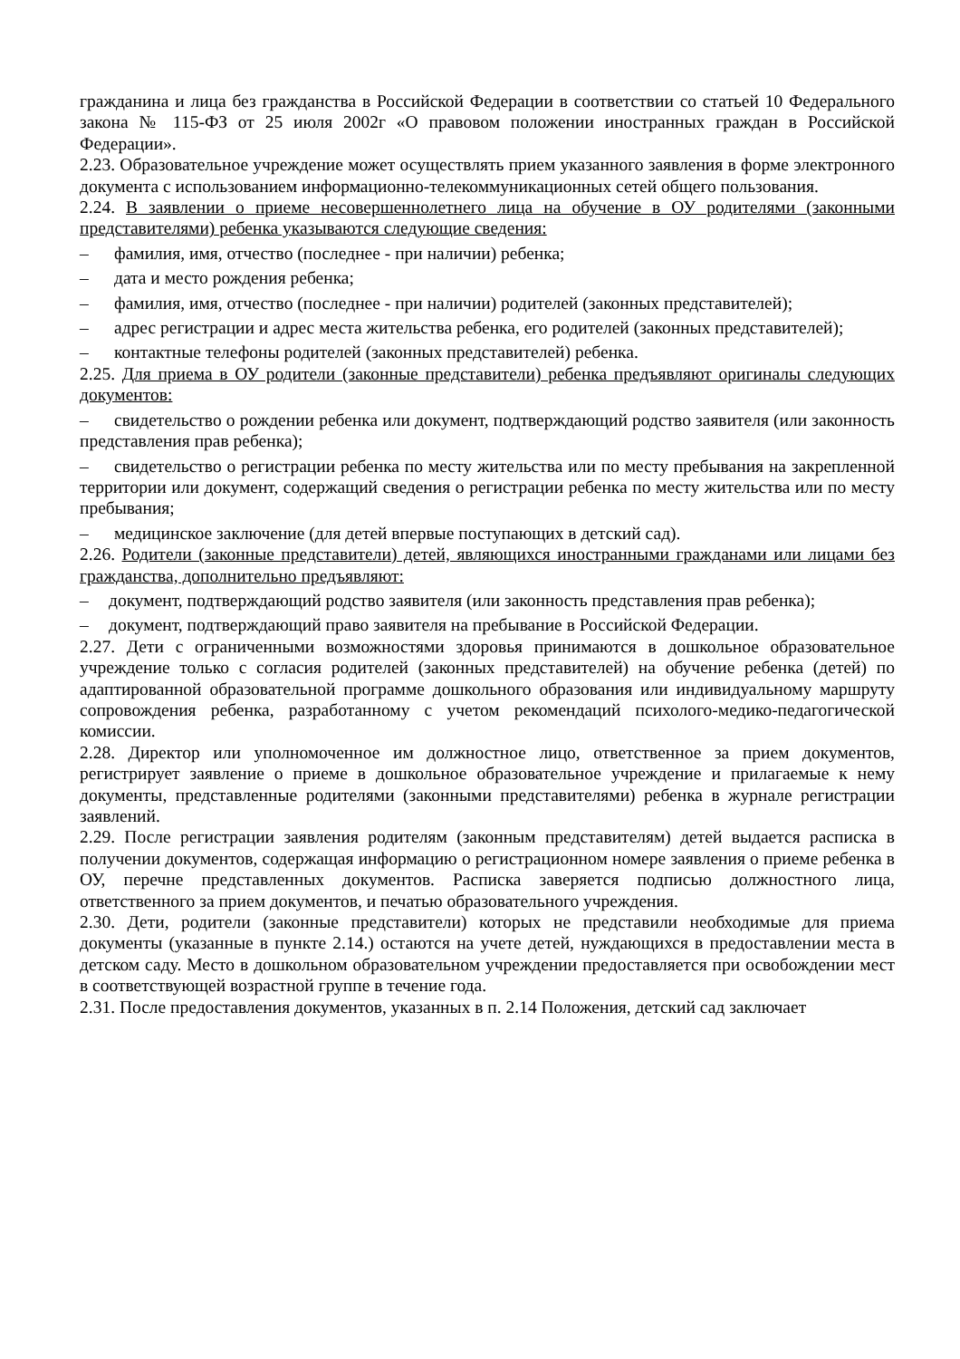гражданина и лица без гражданства в Российской Федерации в соответствии со статьей 10 Федерального закона № 115-ФЗ от 25 июля 2002г «О правовом положении иностранных граждан в Российской Федерации».
2.23. Образовательное учреждение может осуществлять прием указанного заявления в форме электронного документа с использованием информационно-телекоммуникационных сетей общего пользования.
2.24. В заявлении о приеме несовершеннолетнего лица на обучение в ОУ родителями (законными представителями) ребенка указываются следующие сведения:
– фамилия, имя, отчество (последнее - при наличии) ребенка;
– дата и место рождения ребенка;
– фамилия, имя, отчество (последнее - при наличии) родителей (законных представителей);
– адрес регистрации и адрес места жительства ребенка, его родителей (законных представителей);
– контактные телефоны родителей (законных представителей) ребенка.
2.25. Для приема в ОУ родители (законные представители) ребенка предъявляют оригиналы следующих документов:
– свидетельство о рождении ребенка или документ, подтверждающий родство заявителя (или законность представления прав ребенка);
– свидетельство о регистрации ребенка по месту жительства или по месту пребывания на закрепленной территории или документ, содержащий сведения о регистрации ребенка по месту жительства или по месту пребывания;
– медицинское заключение (для детей впервые поступающих в детский сад).
2.26. Родители (законные представители) детей, являющихся иностранными гражданами или лицами без гражданства, дополнительно предъявляют:
– документ, подтверждающий родство заявителя (или законность представления прав ребенка);
– документ, подтверждающий право заявителя на пребывание в Российской Федерации.
2.27. Дети с ограниченными возможностями здоровья принимаются в дошкольное образовательное учреждение только с согласия родителей (законных представителей) на обучение ребенка (детей) по адаптированной образовательной программе дошкольного образования или индивидуальному маршруту сопровождения ребенка, разработанному с учетом рекомендаций психолого-медико-педагогической комиссии.
2.28. Директор или уполномоченное им должностное лицо, ответственное за прием документов, регистрирует заявление о приеме в дошкольное образовательное учреждение и прилагаемые к нему документы, представленные родителями (законными представителями) ребенка в журнале регистрации заявлений.
2.29. После регистрации заявления родителям (законным представителям) детей выдается расписка в получении документов, содержащая информацию о регистрационном номере заявления о приеме ребенка в ОУ, перечне представленных документов. Расписка заверяется подписью должностного лица, ответственного за прием документов, и печатью образовательного учреждения.
2.30. Дети, родители (законные представители) которых не представили необходимые для приема документы (указанные в пункте 2.14.) остаются на учете детей, нуждающихся в предоставлении места в детском саду. Место в дошкольном образовательном учреждении предоставляется при освобождении мест в соответствующей возрастной группе в течение года.
2.31. После предоставления документов, указанных в п. 2.14 Положения, детский сад заключает